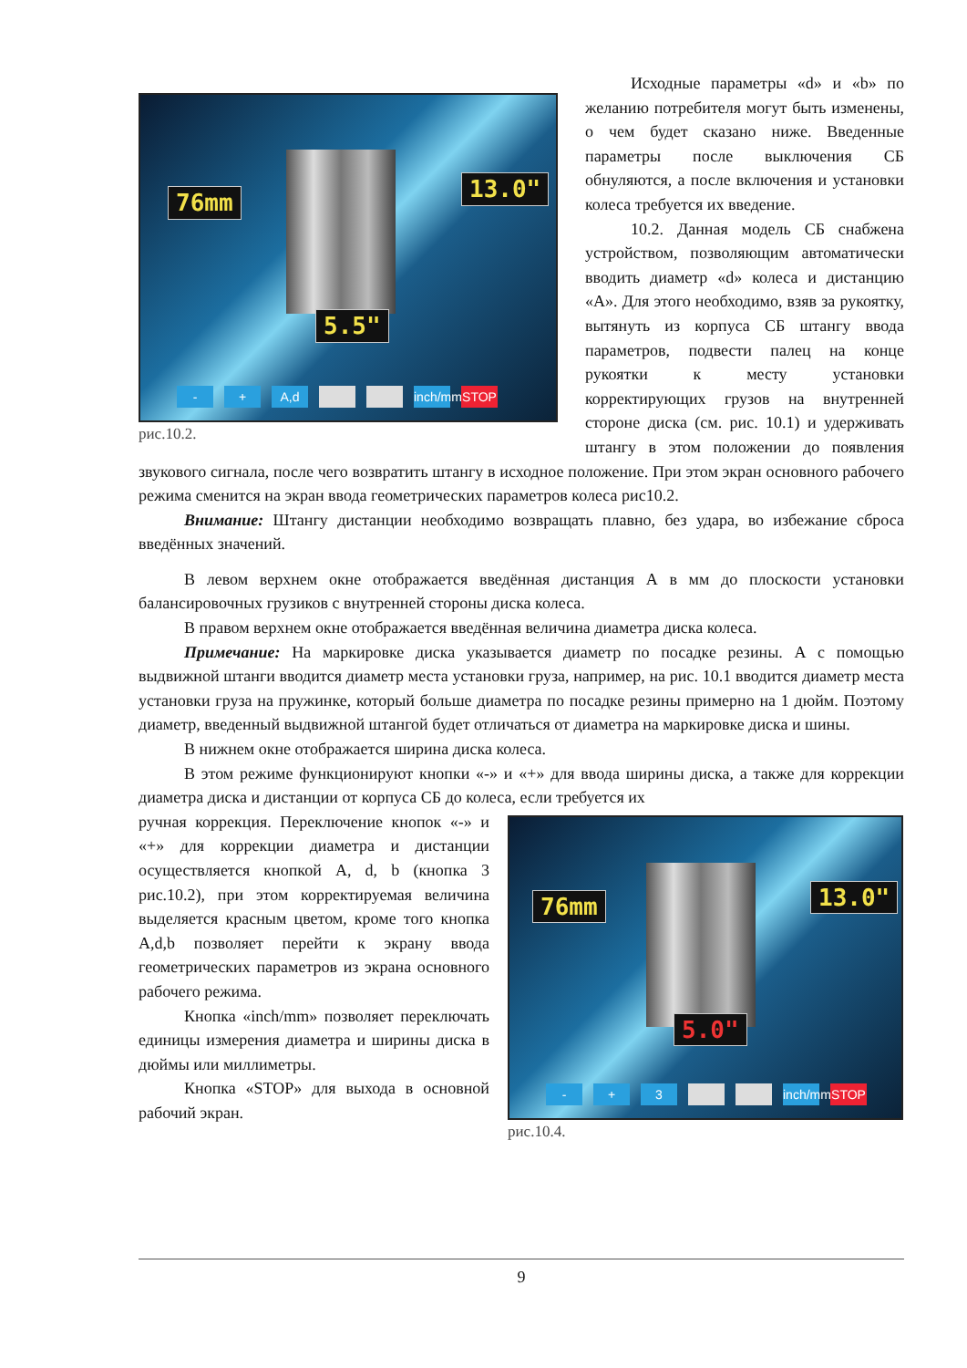76mm 13.0"
5.5"
- + A,d inch/mm STOP
рис.10.2.
Исходные параметры «d» и «b» по желанию потребителя могут быть изменены, о чем будет сказано ниже. Введенные параметры после выключения СБ обнуляются, а после включения и установки колеса требуется их введение.
10.2. Данная модель СБ снабжена устройством, позволяющим автоматически вводить диаметр «d» колеса и дистанцию «А». Для этого необходимо, взяв за рукоятку, вытянуть из корпуса СБ штангу ввода параметров, подвести палец на конце рукоятки к месту установки корректирующих грузов на внутренней стороне диска (см. рис. 10.1) и удерживать штангу в этом положении до появления звукового сигнала, после чего возвратить штангу в исходное положение. При этом экран основного рабочего режима сменится на экран ввода геометрических параметров колеса рис10.2.
Внимание: Штангу дистанции необходимо возвращать плавно, без удара, во избежание сброса введённых значений.
В левом верхнем окне отображается введённая дистанция А в мм до плоскости установки балансировочных грузиков с внутренней стороны диска колеса.
В правом верхнем окне отображается введённая величина диаметра диска колеса.
Примечание: На маркировке диска указывается диаметр по посадке резины. А с помощью выдвижной штанги вводится диаметр места установки груза, например, на рис. 10.1 вводится диаметр места установки груза на пружинке, который больше диаметра по посадке резины примерно на 1 дюйм. Поэтому диаметр, введенный выдвижной штангой будет отличаться от диаметра на маркировке диска и шины.
В нижнем окне отображается ширина диска колеса.
В этом режиме функционируют кнопки «-» и «+» для ввода ширины диска, а также для коррекции диаметра диска и дистанции от корпуса СБ до колеса, если требуется их
76mm 13.0"
5.0"
- + 3 inch/mm STOP
рис.10.4.
ручная коррекция. Переключение кнопок «-» и «+» для коррекции диаметра и дистанции осуществляется кнопкой А, d, b (кнопка 3 рис.10.2), при этом корректируемая величина выделяется красным цветом, кроме того кнопка А,d,b позволяет перейти к экрану ввода геометрических параметров из экрана основного рабочего режима.
Кнопка «inch/mm» позволяет переключать единицы измерения диаметра и ширины диска в дюймы или миллиметры.
Кнопка «STOP» для выхода в основной рабочий экран.
9